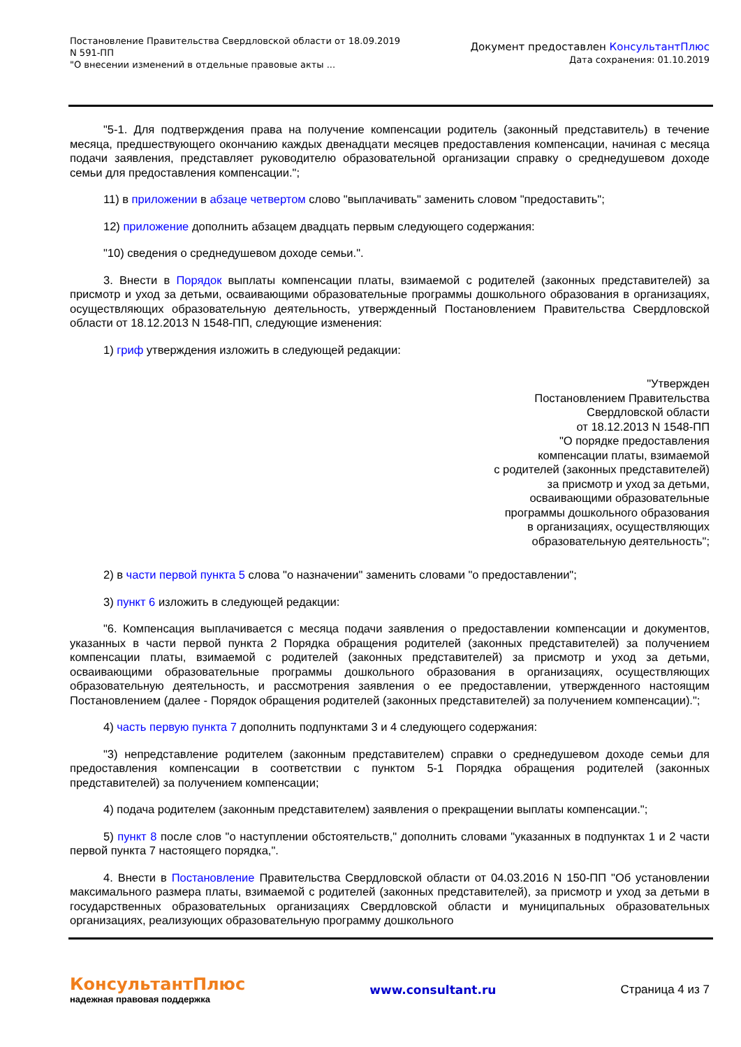Постановление Правительства Свердловской области от 18.09.2019 N 591-ПП
"О внесении изменений в отдельные правовые акты ...
Документ предоставлен КонсультантПлюс
Дата сохранения: 01.10.2019
"5-1. Для подтверждения права на получение компенсации родитель (законный представитель) в течение месяца, предшествующего окончанию каждых двенадцати месяцев предоставления компенсации, начиная с месяца подачи заявления, представляет руководителю образовательной организации справку о среднедушевом доходе семьи для предоставления компенсации.";
11) в приложении в абзаце четвертом слово "выплачивать" заменить словом "предоставить";
12) приложение дополнить абзацем двадцать первым следующего содержания:
"10) сведения о среднедушевом доходе семьи.".
3. Внести в Порядок выплаты компенсации платы, взимаемой с родителей (законных представителей) за присмотр и уход за детьми, осваивающими образовательные программы дошкольного образования в организациях, осуществляющих образовательную деятельность, утвержденный Постановлением Правительства Свердловской области от 18.12.2013 N 1548-ПП, следующие изменения:
1) гриф утверждения изложить в следующей редакции:
"Утвержден
Постановлением Правительства
Свердловской области
от 18.12.2013 N 1548-ПП
"О порядке предоставления
компенсации платы, взимаемой
с родителей (законных представителей)
за присмотр и уход за детьми,
осваивающими образовательные
программы дошкольного образования
в организациях, осуществляющих
образовательную деятельность";
2) в части первой пункта 5 слова "о назначении" заменить словами "о предоставлении";
3) пункт 6 изложить в следующей редакции:
"6. Компенсация выплачивается с месяца подачи заявления о предоставлении компенсации и документов, указанных в части первой пункта 2 Порядка обращения родителей (законных представителей) за получением компенсации платы, взимаемой с родителей (законных представителей) за присмотр и уход за детьми, осваивающими образовательные программы дошкольного образования в организациях, осуществляющих образовательную деятельность, и рассмотрения заявления о ее предоставлении, утвержденного настоящим Постановлением (далее - Порядок обращения родителей (законных представителей) за получением компенсации).";
4) часть первую пункта 7 дополнить подпунктами 3 и 4 следующего содержания:
"3) непредставление родителем (законным представителем) справки о среднедушевом доходе семьи для предоставления компенсации в соответствии с пунктом 5-1 Порядка обращения родителей (законных представителей) за получением компенсации;
4) подача родителем (законным представителем) заявления о прекращении выплаты компенсации.";
5) пункт 8 после слов "о наступлении обстоятельств," дополнить словами "указанных в подпунктах 1 и 2 части первой пункта 7 настоящего порядка,".
4. Внести в Постановление Правительства Свердловской области от 04.03.2016 N 150-ПП "Об установлении максимального размера платы, взимаемой с родителей (законных представителей), за присмотр и уход за детьми в государственных образовательных организациях Свердловской области и муниципальных образовательных организациях, реализующих образовательную программу дошкольного
КонсультантПлюс
надежная правовая поддержка
www.consultant.ru Страница 4 из 7